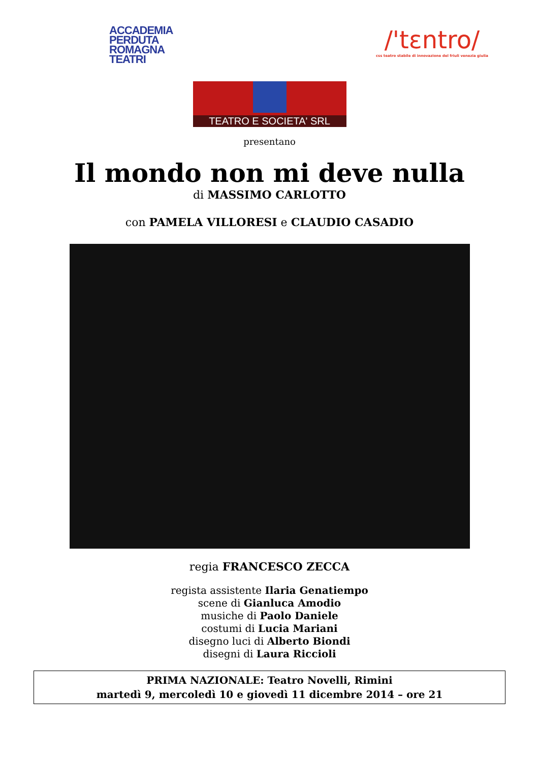ACCADEMIA
PERDUTA
ROMAGNA
TEATRI
/'tɛntro/
css teatro stabile di innovazione del friuli venezia giulia
TEATRO E SOCIETA' SRL
presentano
Il mondo non mi deve nulla
di MASSIMO CARLOTTO
con PAMELA VILLORESI e CLAUDIO CASADIO
regia FRANCESCO ZECCA
regista assistente Ilaria Genatiempo
scene di Gianluca Amodio
musiche di Paolo Daniele
costumi di Lucia Mariani
disegno luci di Alberto Biondi
disegni di Laura Riccioli
PRIMA NAZIONALE: Teatro Novelli, Rimini
martedì 9, mercoledì 10 e giovedì 11 dicembre 2014 – ore 21